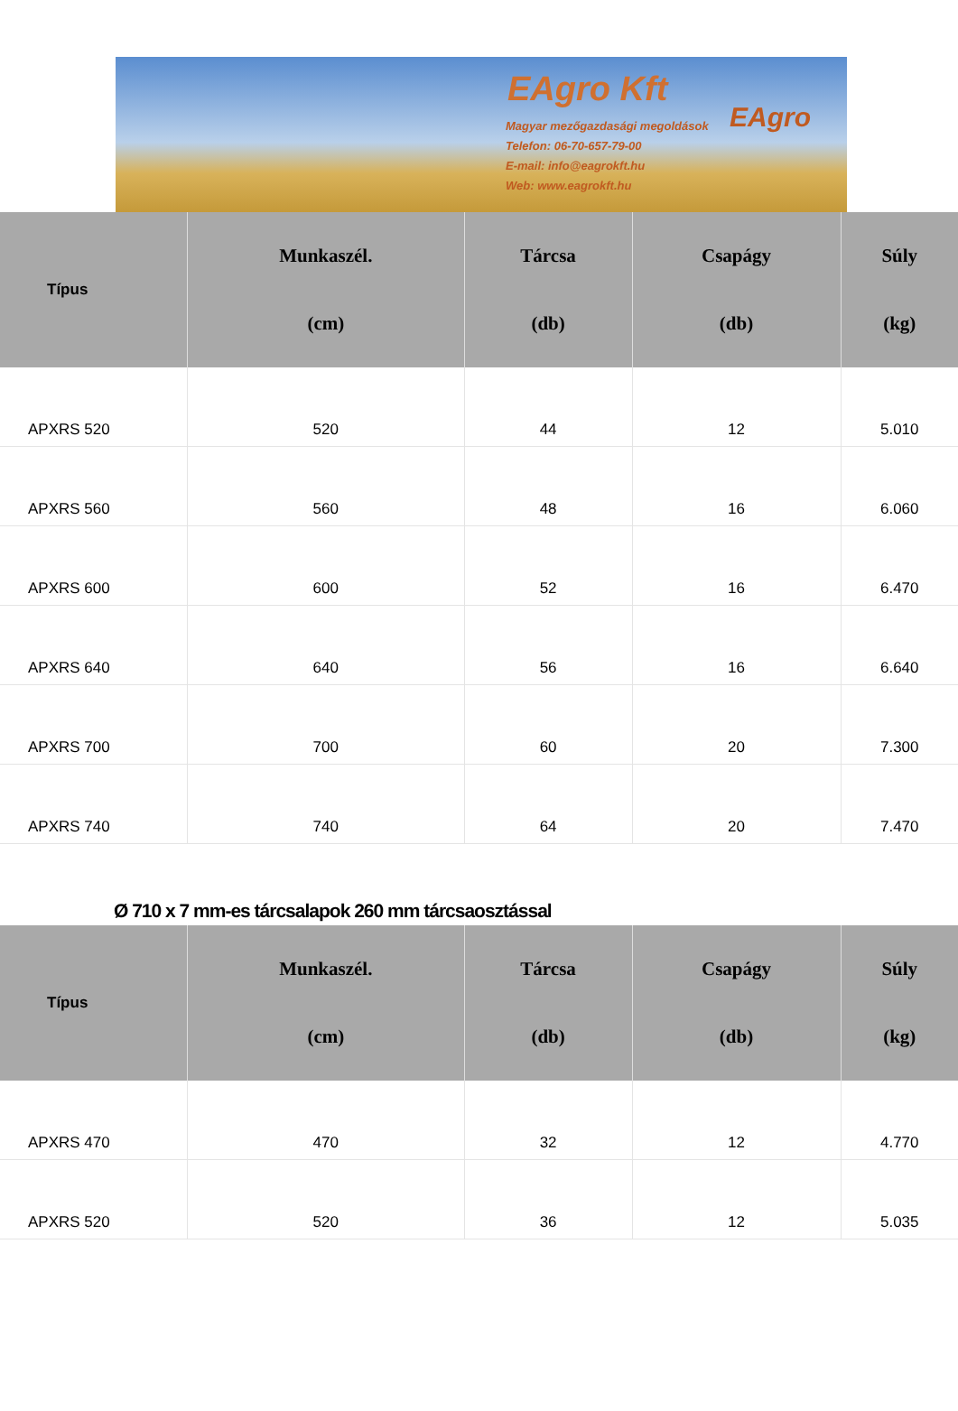EAgro Kft
Magyar mezőgazdasági megoldások
Telefon: 06-70-657-79-00
E-mail: info@eagrokft.hu
Web: www.eagrokft.hu
EAgro
| Típus | Munkaszél. (cm) | Tárcsa (db) | Csapágy (db) | Súly (kg) |
| --- | --- | --- | --- | --- |
| APXRS 520 | 520 | 44 | 12 | 5.010 |
| APXRS 560 | 560 | 48 | 16 | 6.060 |
| APXRS 600 | 600 | 52 | 16 | 6.470 |
| APXRS 640 | 640 | 56 | 16 | 6.640 |
| APXRS 700 | 700 | 60 | 20 | 7.300 |
| APXRS 740 | 740 | 64 | 20 | 7.470 |
Ø 710 x 7 mm-es tárcsalapok 260 mm tárcsaosztással
| Típus | Munkaszél. (cm) | Tárcsa (db) | Csapágy (db) | Súly (kg) |
| --- | --- | --- | --- | --- |
| APXRS 470 | 470 | 32 | 12 | 4.770 |
| APXRS 520 | 520 | 36 | 12 | 5.035 |